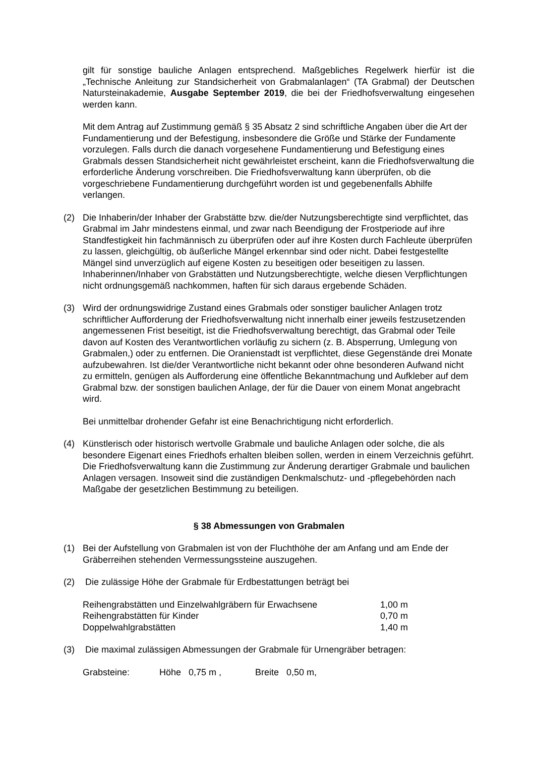gilt für sonstige bauliche Anlagen entsprechend. Maßgebliches Regelwerk hierfür ist die „Technische Anleitung zur Standsicherheit von Grabmalanlagen“ (TA Grabmal) der Deutschen Natursteinakademie, Ausgabe September 2019, die bei der Friedhofsverwaltung eingesehen werden kann.
Mit dem Antrag auf Zustimmung gemäß § 35 Absatz 2 sind schriftliche Angaben über die Art der Fundamentierung und der Befestigung, insbesondere die Größe und Stärke der Fundamente vorzulegen. Falls durch die danach vorgesehene Fundamentierung und Befestigung eines Grabmals dessen Standsicherheit nicht gewährleistet erscheint, kann die Friedhofsverwaltung die erforderliche Änderung vorschreiben. Die Friedhofsverwaltung kann überprüfen, ob die vorgeschriebene Fundamentierung durchgeführt worden ist und gegebenenfalls Abhilfe verlangen.
(2) Die Inhaberin/der Inhaber der Grabstätte bzw. die/der Nutzungsberechtigte sind verpflichtet, das Grabmal im Jahr mindestens einmal, und zwar nach Beendigung der Frostperiode auf ihre Standfestigkeit hin fachmännisch zu überprüfen oder auf ihre Kosten durch Fachleute überprüfen zu lassen, gleichgültig, ob äußerliche Mängel erkennbar sind oder nicht. Dabei festgestellte Mängel sind unverzüglich auf eigene Kosten zu beseitigen oder beseitigen zu lassen. Inhaberinnen/Inhaber von Grabstätten und Nutzungsberechtigte, welche diesen Verpflichtungen nicht ordnungsgemäß nachkommen, haften für sich daraus ergebende Schäden.
(3) Wird der ordnungswidrige Zustand eines Grabmals oder sonstiger baulicher Anlagen trotz schriftlicher Aufforderung der Friedhofsverwaltung nicht innerhalb einer jeweils festzusetzenden angemessenen Frist beseitigt, ist die Friedhofsverwaltung berechtigt, das Grabmal oder Teile davon auf Kosten des Verantwortlichen vorläufig zu sichern (z. B. Absperrung, Umlegung von Grabmalen,) oder zu entfernen. Die Oranienstadt ist verpflichtet, diese Gegenstände drei Monate aufzubewahren. Ist die/der Verantwortliche nicht bekannt oder ohne besonderen Aufwand nicht zu ermitteln, genügen als Aufforderung eine öffentliche Bekanntmachung und Aufkleber auf dem Grabmal bzw. der sonstigen baulichen Anlage, der für die Dauer von einem Monat angebracht wird.
Bei unmittelbar drohender Gefahr ist eine Benachrichtigung nicht erforderlich.
(4) Künstlerisch oder historisch wertvolle Grabmale und bauliche Anlagen oder solche, die als besondere Eigenart eines Friedhofs erhalten bleiben sollen, werden in einem Verzeichnis geführt. Die Friedhofsverwaltung kann die Zustimmung zur Änderung derartiger Grabmale und baulichen Anlagen versagen. Insoweit sind die zuständigen Denkmalschutz- und -pflegebehörden nach Maßgabe der gesetzlichen Bestimmung zu beteiligen.
§ 38 Abmessungen von Grabmalen
(1) Bei der Aufstellung von Grabmalen ist von der Fluchthöhe der am Anfang und am Ende der Gräberreihen stehenden Vermessungssteine auszugehen.
(2) Die zulässige Höhe der Grabmale für Erdbestattungen beträgt bei
| Reihengrabstätten und Einzelwahlgräbern für Erwachsene | 1,00 m |
| Reihengrabstätten für Kinder | 0,70 m |
| Doppelwahlgrabstätten | 1,40 m |
(3) Die maximal zulässigen Abmessungen der Grabmale für Urnengräber betragen:
| Grabsteine: | Höhe 0,75 m , | Breite 0,50 m, |